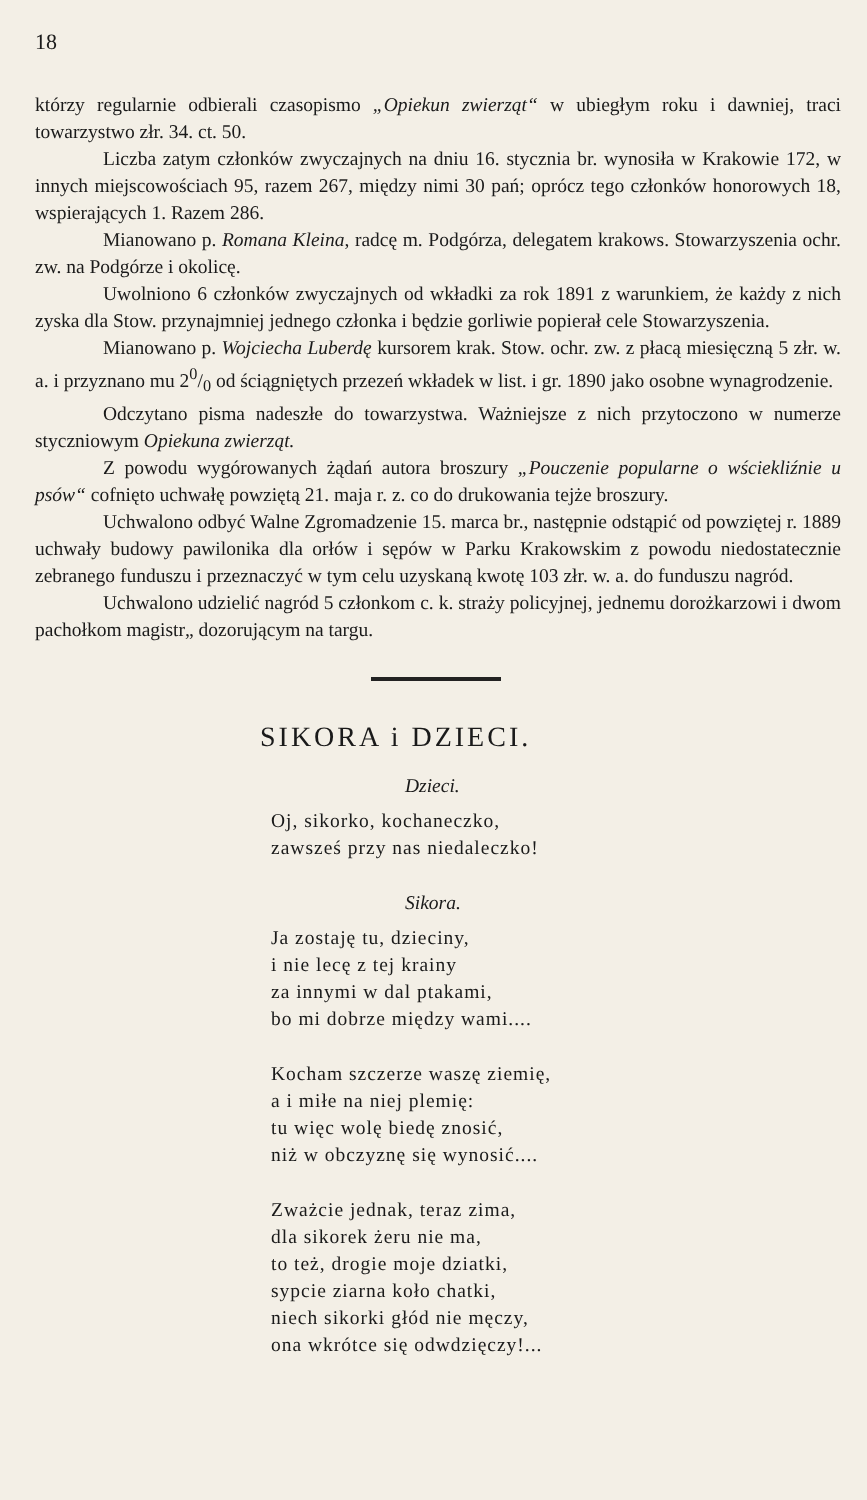18
którzy regularnie odbierali czasopismo „Opiekun zwierząt“ w ubiegłym roku i dawniej, traci towarzystwo złr. 34. ct. 50.
Liczba zatym członków zwyczajnych na dniu 16. stycznia br. wynosiła w Krakowie 172, w innych miejscowościach 95, razem 267, między nimi 30 pań; oprócz tego członków honorowych 18, wspierających 1. Razem 286.
Mianowano p. Romana Kleina, radcę m. Podgórza, delegatem krakows. Stowarzyszenia ochr. zw. na Podgórze i okolicę.
Uwolniono 6 członków zwyczajnych od wkładki za rok 1891 z warunkiem, że każdy z nich zyska dla Stow. przynajmniej jednego członka i będzie gorliwie popierał cele Stowarzyszenia.
Mianowano p. Wojciecha Luberdę kursorem krak. Stow. ochr. zw. z płacą miesięczną 5 złr. w. a. i przyznano mu 20/0 od ściągniętych przezeń wkładek w list. i gr. 1890 jako osobne wynagrodzenie.
Odczytano pisma nadeszłe do towarzystwa. Ważniejsze z nich przytoczono w numerze styczniowym Opiekuna zwierząt.
Z powodu wygórowanych żądań autora broszury „Pouczenie popularne o wściekliźnie u psów“ cofnięto uchwałę powziętą 21. maja r. z. co do drukowania tejże broszury.
Uchwalono odbyć Walne Zgromadzenie 15. marca br., następnie odstąpić od powziętej r. 1889 uchwały budowy pawilonika dla orłów i sępów w Parku Krakowskim z powodu niedostatecznie zebranego funduszu i przeznaczyć w tym celu uzyskaną kwotę 103 złr. w. a. do funduszu nagród.
Uchwalono udzielić nagród 5 członkom c. k. straży policyjnej, jednemu dorożkarzowi i dwom pachołkom magistr„ dozorującym na targu.
SIKORA i DZIECI.
Dzieci.
Oj, sikorko, kochaneczko,
zawsześ przy nas niedaleczko!
Sikora.
Ja zostaję tu, dzieciny,
i nie lecę z tej krainy
za innymi w dal ptakami,
bo mi dobrze między wami....
Kocham szczerze waszę ziemię,
a i miłe na niej plemię:
tu więc wolę biedę znosić,
niż w obczyznę się wynosić....
Zważcie jednak, teraz zima,
dla sikorek żeru nie ma,
to też, drogie moje dziatki,
sypcie ziarna koło chatki,
niech sikorki głód nie męczy,
ona wkrótce się odwdzięczy!...